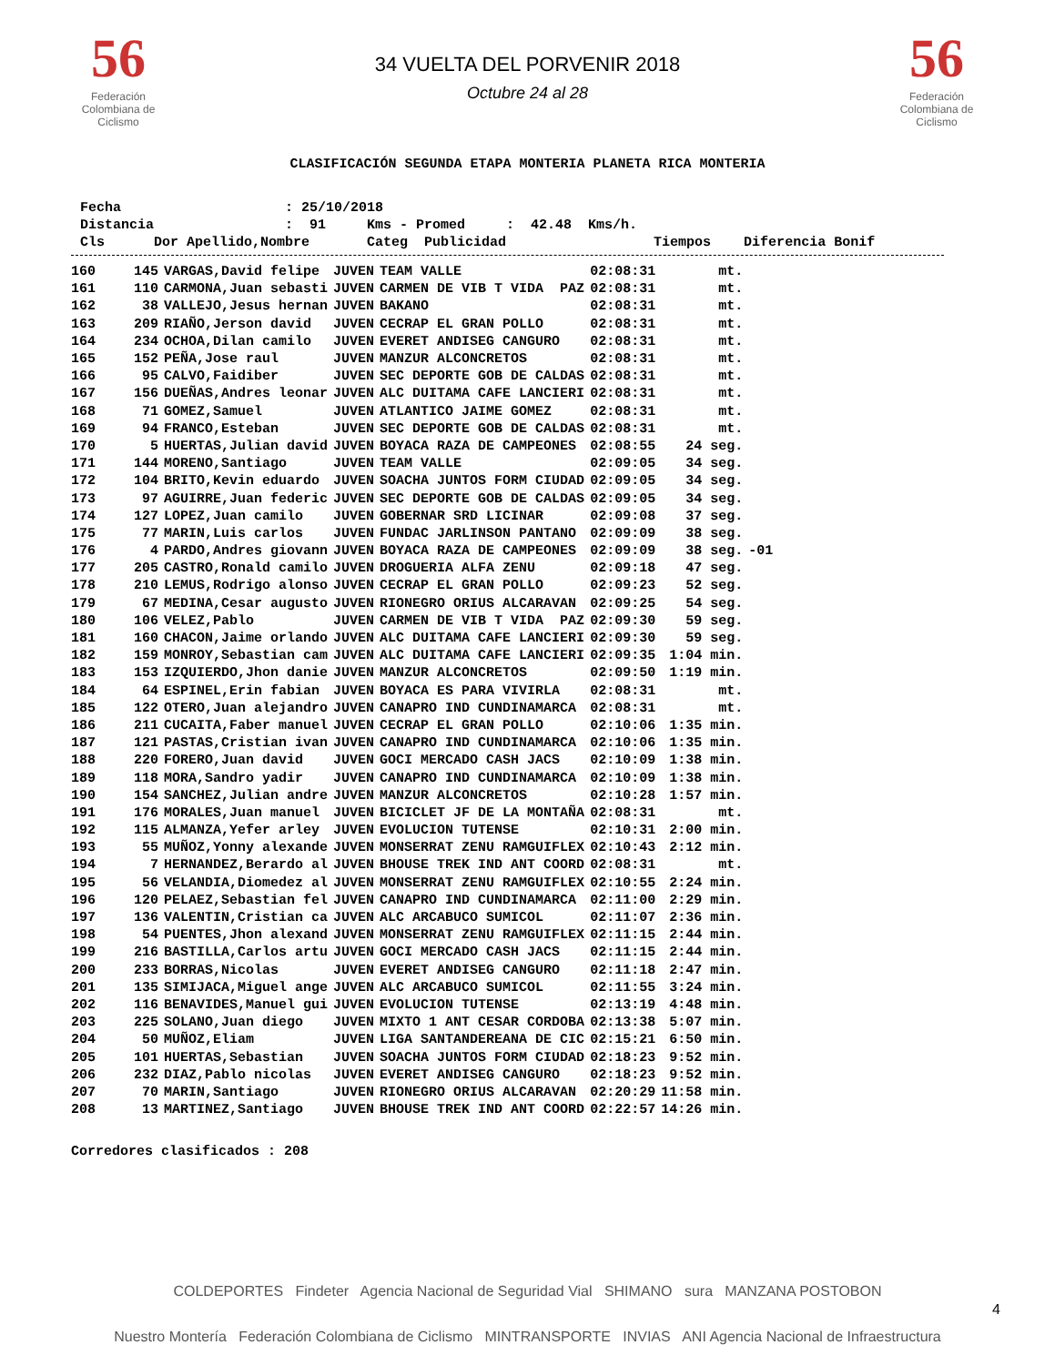56
Federación Colombiana de Ciclismo
34 VUELTA DEL PORVENIR 2018
Octubre 24 al 28
56
Federación Colombiana de Ciclismo
CLASIFICACIÓN SEGUNDA ETAPA MONTERIA PLANETA RICA MONTERIA
Fecha : 25/10/2018 Distancia : 91 Kms - Promed : 42.48 Kms/h. Cls Dor Apellido,Nombre Categ Publicidad Tiempos Diferencia Bonif
| 160 | 145 | VARGAS,David felipe | JUVEN | TEAM VALLE | 02:08:31 | mt. | |
| 161 | 110 | CARMONA,Juan sebasti | JUVEN | CARMEN DE VIB T VIDA PAZ | 02:08:31 | mt. | |
| 162 | 38 | VALLEJO,Jesus hernan | JUVEN | BAKANO | 02:08:31 | mt. | |
| 163 | 209 | RIAÑO,Jerson david | JUVEN | CECRAP EL GRAN POLLO | 02:08:31 | mt. | |
| 164 | 234 | OCHOA,Dilan camilo | JUVEN | EVERET ANDISEG CANGURO | 02:08:31 | mt. | |
| 165 | 152 | PEÑA,Jose raul | JUVEN | MANZUR ALCONCRETOS | 02:08:31 | mt. | |
| 166 | 95 | CALVO,Faidiber | JUVEN | SEC DEPORTE GOB DE CALDAS | 02:08:31 | mt. | |
| 167 | 156 | DUEÑAS,Andres leonar | JUVEN | ALC DUITAMA CAFE LANCIERI | 02:08:31 | mt. | |
| 168 | 71 | GOMEZ,Samuel | JUVEN | ATLANTICO JAIME GOMEZ | 02:08:31 | mt. | |
| 169 | 94 | FRANCO,Esteban | JUVEN | SEC DEPORTE GOB DE CALDAS | 02:08:31 | mt. | |
| 170 | 5 | HUERTAS,Julian david | JUVEN | BOYACA RAZA DE CAMPEONES | 02:08:55 | 24 seg. | |
| 171 | 144 | MORENO,Santiago | JUVEN | TEAM VALLE | 02:09:05 | 34 seg. | |
| 172 | 104 | BRITO,Kevin eduardo | JUVEN | SOACHA JUNTOS FORM CIUDAD | 02:09:05 | 34 seg. | |
| 173 | 97 | AGUIRRE,Juan federic | JUVEN | SEC DEPORTE GOB DE CALDAS | 02:09:05 | 34 seg. | |
| 174 | 127 | LOPEZ,Juan camilo | JUVEN | GOBERNAR SRD LICINAR | 02:09:08 | 37 seg. | |
| 175 | 77 | MARIN,Luis carlos | JUVEN | FUNDAC JARLINSON PANTANO | 02:09:09 | 38 seg. | |
| 176 | 4 | PARDO,Andres giovann | JUVEN | BOYACA RAZA DE CAMPEONES | 02:09:09 | 38 seg. | -01 |
| 177 | 205 | CASTRO,Ronald camilo | JUVEN | DROGUERIA ALFA ZENU | 02:09:18 | 47 seg. | |
| 178 | 210 | LEMUS,Rodrigo alonso | JUVEN | CECRAP EL GRAN POLLO | 02:09:23 | 52 seg. | |
| 179 | 67 | MEDINA,Cesar augusto | JUVEN | RIONEGRO ORIUS ALCARAVAN | 02:09:25 | 54 seg. | |
| 180 | 106 | VELEZ,Pablo | JUVEN | CARMEN DE VIB T VIDA PAZ | 02:09:30 | 59 seg. | |
| 181 | 160 | CHACON,Jaime orlando | JUVEN | ALC DUITAMA CAFE LANCIERI | 02:09:30 | 59 seg. | |
| 182 | 159 | MONROY,Sebastian cam | JUVEN | ALC DUITAMA CAFE LANCIERI | 02:09:35 | 1:04 min. | |
| 183 | 153 | IZQUIERDO,Jhon danie | JUVEN | MANZUR ALCONCRETOS | 02:09:50 | 1:19 min. | |
| 184 | 64 | ESPINEL,Erin fabian | JUVEN | BOYACA ES PARA VIVIRLA | 02:08:31 | mt. | |
| 185 | 122 | OTERO,Juan alejandro | JUVEN | CANAPRO IND CUNDINAMARCA | 02:08:31 | mt. | |
| 186 | 211 | CUCAITA,Faber manuel | JUVEN | CECRAP EL GRAN POLLO | 02:10:06 | 1:35 min. | |
| 187 | 121 | PASTAS,Cristian ivan | JUVEN | CANAPRO IND CUNDINAMARCA | 02:10:06 | 1:35 min. | |
| 188 | 220 | FORERO,Juan david | JUVEN | GOCI MERCADO CASH JACS | 02:10:09 | 1:38 min. | |
| 189 | 118 | MORA,Sandro yadir | JUVEN | CANAPRO IND CUNDINAMARCA | 02:10:09 | 1:38 min. | |
| 190 | 154 | SANCHEZ,Julian andre | JUVEN | MANZUR ALCONCRETOS | 02:10:28 | 1:57 min. | |
| 191 | 176 | MORALES,Juan manuel | JUVEN | BICICLET JF DE LA MONTAÑA | 02:08:31 | mt. | |
| 192 | 115 | ALMANZA,Yefer arley | JUVEN | EVOLUCION TUTENSE | 02:10:31 | 2:00 min. | |
| 193 | 55 | MUÑOZ,Yonny alexande | JUVEN | MONSERRAT ZENU RAMGUIFLEX | 02:10:43 | 2:12 min. | |
| 194 | 7 | HERNANDEZ,Berardo al | JUVEN | BHOUSE TREK IND ANT COORD | 02:08:31 | mt. | |
| 195 | 56 | VELANDIA,Diomedez al | JUVEN | MONSERRAT ZENU RAMGUIFLEX | 02:10:55 | 2:24 min. | |
| 196 | 120 | PELAEZ,Sebastian fel | JUVEN | CANAPRO IND CUNDINAMARCA | 02:11:00 | 2:29 min. | |
| 197 | 136 | VALENTIN,Cristian ca | JUVEN | ALC ARCABUCO SUMICOL | 02:11:07 | 2:36 min. | |
| 198 | 54 | PUENTES,Jhon alexand | JUVEN | MONSERRAT ZENU RAMGUIFLEX | 02:11:15 | 2:44 min. | |
| 199 | 216 | BASTILLA,Carlos artu | JUVEN | GOCI MERCADO CASH JACS | 02:11:15 | 2:44 min. | |
| 200 | 233 | BORRAS,Nicolas | JUVEN | EVERET ANDISEG CANGURO | 02:11:18 | 2:47 min. | |
| 201 | 135 | SIMIJACA,Miguel ange | JUVEN | ALC ARCABUCO SUMICOL | 02:11:55 | 3:24 min. | |
| 202 | 116 | BENAVIDES,Manuel gui | JUVEN | EVOLUCION TUTENSE | 02:13:19 | 4:48 min. | |
| 203 | 225 | SOLANO,Juan diego | JUVEN | MIXTO 1 ANT CESAR CORDOBA | 02:13:38 | 5:07 min. | |
| 204 | 50 | MUÑOZ,Eliam | JUVEN | LIGA SANTANDEREANA DE CIC | 02:15:21 | 6:50 min. | |
| 205 | 101 | HUERTAS,Sebastian | JUVEN | SOACHA JUNTOS FORM CIUDAD | 02:18:23 | 9:52 min. | |
| 206 | 232 | DIAZ,Pablo nicolas | JUVEN | EVERET ANDISEG CANGURO | 02:18:23 | 9:52 min. | |
| 207 | 70 | MARIN,Santiago | JUVEN | RIONEGRO ORIUS ALCARAVAN | 02:20:29 | 11:58 min. | |
| 208 | 13 | MARTINEZ,Santiago | JUVEN | BHOUSE TREK IND ANT COORD | 02:22:57 | 14:26 min. | |
Corredores clasificados : 208
4
COLDEPORTES Findeter Agencia Nacional de Seguridad Vial SHIMANO sura MANZANA POSTOBON
Nuestro Montería Federación Colombiana de Ciclismo MINTRANSPORTE INVIAS ANI Agencia Nacional de Infraestructura